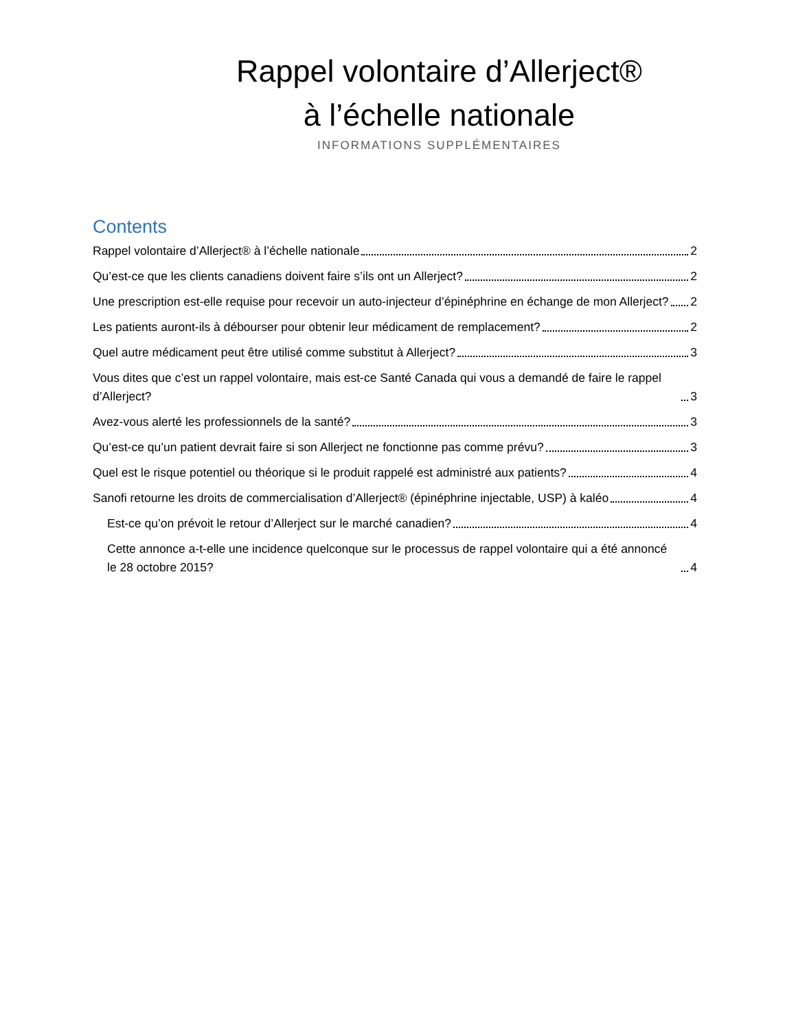Rappel volontaire d’Allerject®
à l’échelle nationale
INFORMATIONS SUPPLÉMENTAIRES
Contents
Rappel volontaire d’Allerject® à l’échelle nationale 2
Qu’est-ce que les clients canadiens doivent faire s’ils ont un Allerject? 2
Une prescription est-elle requise pour recevoir un auto-injecteur d’épinéphrine en échange de mon Allerject? 2
Les patients auront-ils à débourser pour obtenir leur médicament de remplacement? 2
Quel autre médicament peut être utilisé comme substitut à Allerject? 3
Vous dites que c’est un rappel volontaire, mais est-ce Santé Canada qui vous a demandé de faire le rappel d’Allerject? 3
Avez-vous alerté les professionnels de la santé? 3
Qu’est-ce qu’un patient devrait faire si son Allerject ne fonctionne pas comme prévu? 3
Quel est le risque potentiel ou théorique si le produit rappelé est administré aux patients? 4
Sanofi retourne les droits de commercialisation d’Allerject® (épinéphrine injectable, USP) à kaléo 4
Est-ce qu’on prévoit le retour d’Allerject sur le marché canadien? 4
Cette annonce a-t-elle une incidence quelconque sur le processus de rappel volontaire qui a été annoncé le 28 octobre 2015? 4